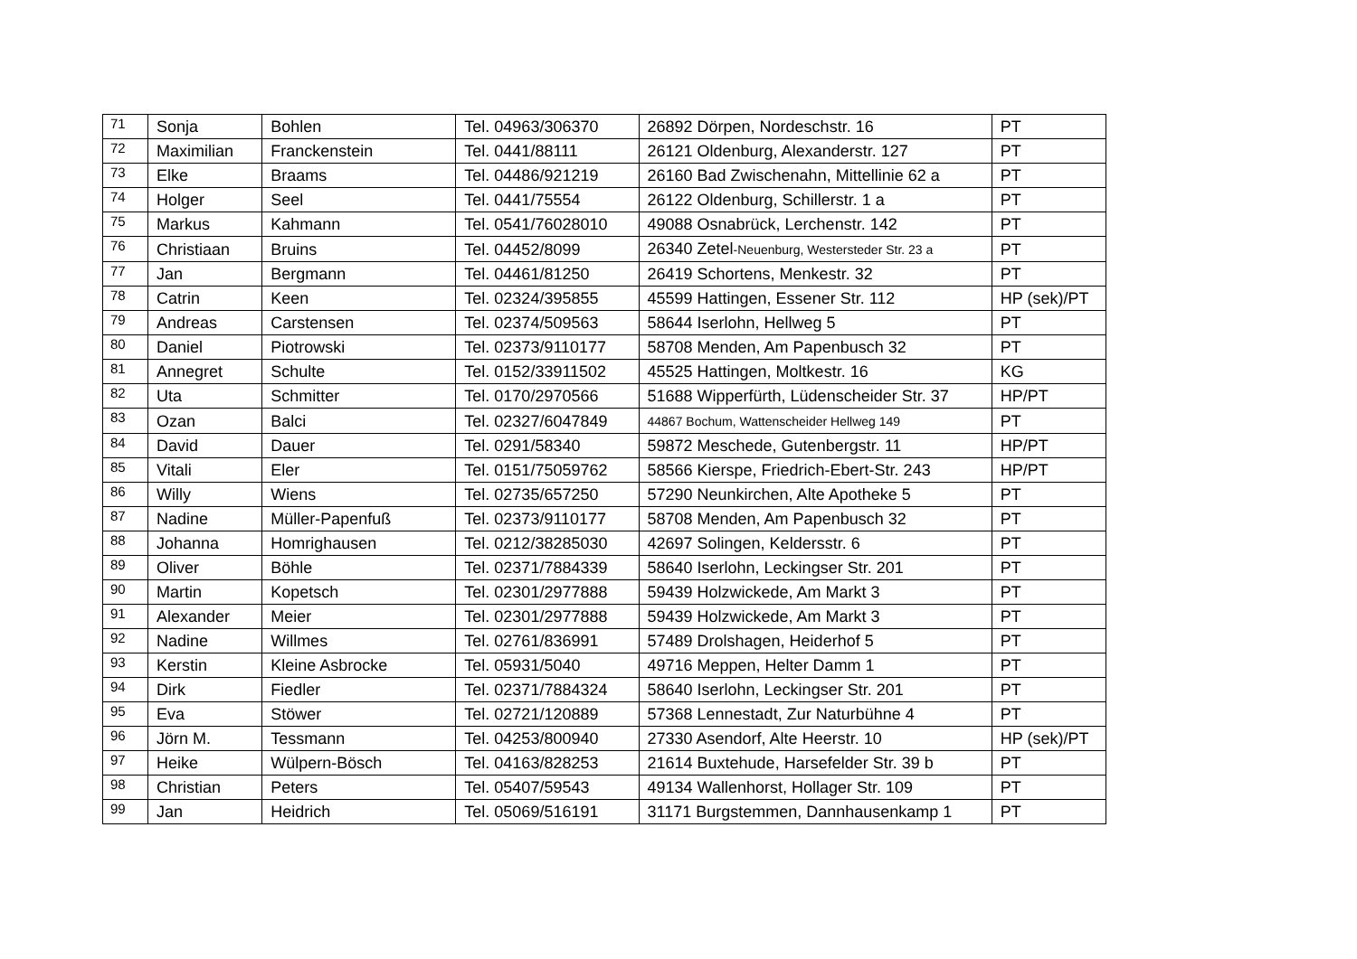| 71 | Sonja | Bohlen | Tel. 04963/306370 | 26892 Dörpen, Nordeschstr. 16 | PT |
| 72 | Maximilian | Franckenstein | Tel. 0441/88111 | 26121 Oldenburg, Alexanderstr. 127 | PT |
| 73 | Elke | Braams | Tel. 04486/921219 | 26160 Bad Zwischenahn, Mittellinie 62 a | PT |
| 74 | Holger | Seel | Tel. 0441/75554 | 26122 Oldenburg, Schillerstr. 1 a | PT |
| 75 | Markus | Kahmann | Tel. 0541/76028010 | 49088 Osnabrück, Lerchenstr. 142 | PT |
| 76 | Christiaan | Bruins | Tel. 04452/8099 | 26340 Zetel -Neuenburg, Westersteder Str. 23 a | PT |
| 77 | Jan | Bergmann | Tel. 04461/81250 | 26419 Schortens, Menkestr. 32 | PT |
| 78 | Catrin | Keen | Tel. 02324/395855 | 45599 Hattingen, Essener Str. 112 | HP (sek)/PT |
| 79 | Andreas | Carstensen | Tel. 02374/509563 | 58644 Iserlohn, Hellweg 5 | PT |
| 80 | Daniel | Piotrowski | Tel. 02373/9110177 | 58708 Menden, Am Papenbusch 32 | PT |
| 81 | Annegret | Schulte | Tel. 0152/33911502 | 45525 Hattingen, Moltkestr. 16 | KG |
| 82 | Uta | Schmitter | Tel. 0170/2970566 | 51688 Wipperfürth, Lüdenscheider Str. 37 | HP/PT |
| 83 | Ozan | Balci | Tel. 02327/6047849 | 44867 Bochum, Wattenscheider Hellweg 149 | PT |
| 84 | David | Dauer | Tel. 0291/58340 | 59872 Meschede, Gutenbergstr. 11 | HP/PT |
| 85 | Vitali | Eler | Tel. 0151/75059762 | 58566 Kierspe, Friedrich-Ebert-Str. 243 | HP/PT |
| 86 | Willy | Wiens | Tel. 02735/657250 | 57290 Neunkirchen, Alte Apotheke 5 | PT |
| 87 | Nadine | Müller-Papenfuß | Tel. 02373/9110177 | 58708 Menden, Am Papenbusch 32 | PT |
| 88 | Johanna | Homrighausen | Tel. 0212/38285030 | 42697 Solingen, Keldersstr. 6 | PT |
| 89 | Oliver | Böhle | Tel. 02371/7884339 | 58640 Iserlohn, Leckingser Str. 201 | PT |
| 90 | Martin | Kopetsch | Tel. 02301/2977888 | 59439 Holzwickede, Am Markt 3 | PT |
| 91 | Alexander | Meier | Tel. 02301/2977888 | 59439 Holzwickede, Am Markt 3 | PT |
| 92 | Nadine | Willmes | Tel. 02761/836991 | 57489 Drolshagen, Heiderhof 5 | PT |
| 93 | Kerstin | Kleine Asbrocke | Tel. 05931/5040 | 49716 Meppen, Helter Damm 1 | PT |
| 94 | Dirk | Fiedler | Tel. 02371/7884324 | 58640 Iserlohn, Leckingser Str. 201 | PT |
| 95 | Eva | Stöwer | Tel. 02721/120889 | 57368 Lennestadt, Zur Naturbühne 4 | PT |
| 96 | Jörn M. | Tessmann | Tel. 04253/800940 | 27330 Asendorf, Alte Heerstr. 10 | HP (sek)/PT |
| 97 | Heike | Wülpern-Bösch | Tel. 04163/828253 | 21614 Buxtehude, Harsefelder Str. 39 b | PT |
| 98 | Christian | Peters | Tel. 05407/59543 | 49134 Wallenhorst, Hollager Str. 109 | PT |
| 99 | Jan | Heidrich | Tel. 05069/516191 | 31171 Burgstemmen, Dannhausenkamp 1 | PT |